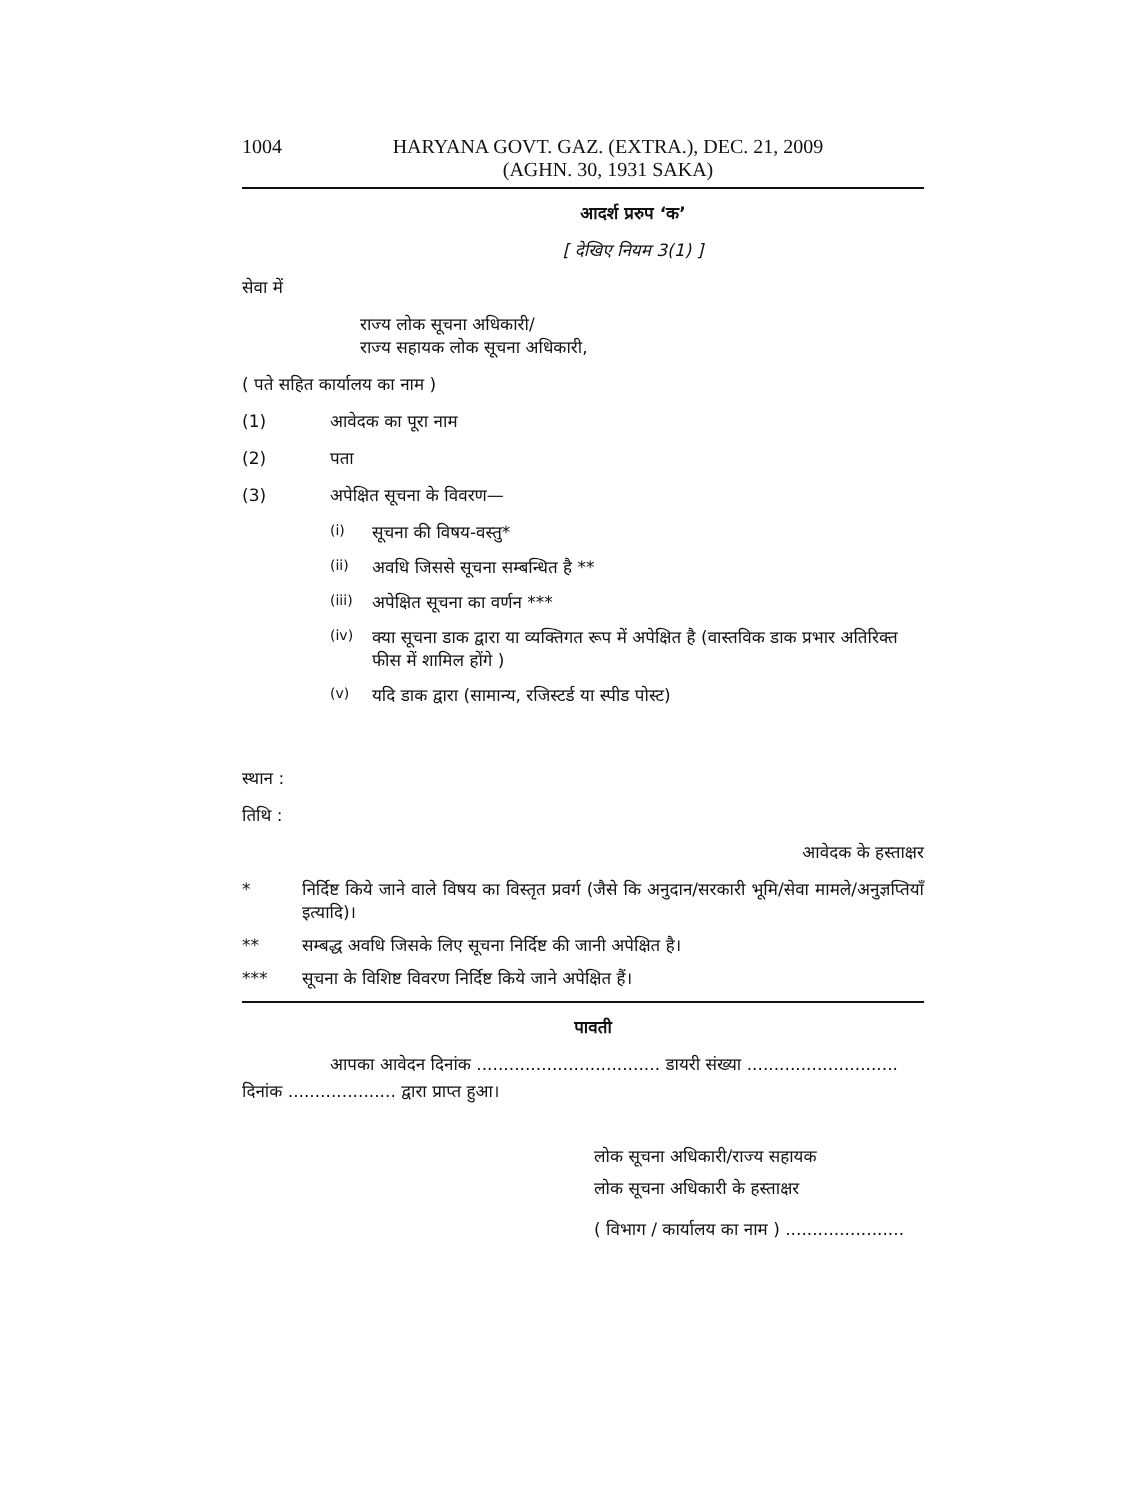1004 HARYANA GOVT. GAZ. (EXTRA.), DEC. 21, 2009
(AGHN. 30, 1931 SAKA)
आदर्श प्ररुप ‘क’
[ देखिए नियम 3(1) ]
सेवा में
राज्य लोक सूचना अधिकारी/
राज्य सहायक लोक सूचना अधिकारी,
( पते सहित कार्यालय का नाम )
(1) आवेदक का पूरा नाम
(2) पता
(3) अपेक्षित सूचना के विवरण—
(i)
सूचना की विषय-वस्तु*
(ii)
अवधि जिससे सूचना सम्बन्धित है **
(iii)
अपेक्षित सूचना का वर्णन ***
(iv)
क्या सूचना डाक द्वारा या व्यक्तिगत रूप में अपेक्षित है (वास्तविक डाक प्रभार अतिरिक्त फीस में शामिल होंगे )
(v)
यदि डाक द्वारा (सामान्य, रजिस्टर्ड या स्पीड पोस्ट)
स्थान :
तिथि :
आवेदक के हस्ताक्षर
* निर्दिष्ट किये जाने वाले विषय का विस्तृत प्रवर्ग (जैसे कि अनुदान/सरकारी भूमि/सेवा मामले/अनुज्ञप्तियाँ इत्यादि)।
** सम्बद्ध अवधि जिसके लिए सूचना निर्दिष्ट की जानी अपेक्षित है।
*** सूचना के विशिष्ट विवरण निर्दिष्ट किये जाने अपेक्षित हैं।
पावती
आपका आवेदन दिनांक .................................. डायरी संख्या ............................
दिनांक .................... द्वारा प्राप्त हुआ।
लोक सूचना अधिकारी/राज्य सहायक
लोक सूचना अधिकारी के हस्ताक्षर
( विभाग / कार्यालय का नाम ) ......................